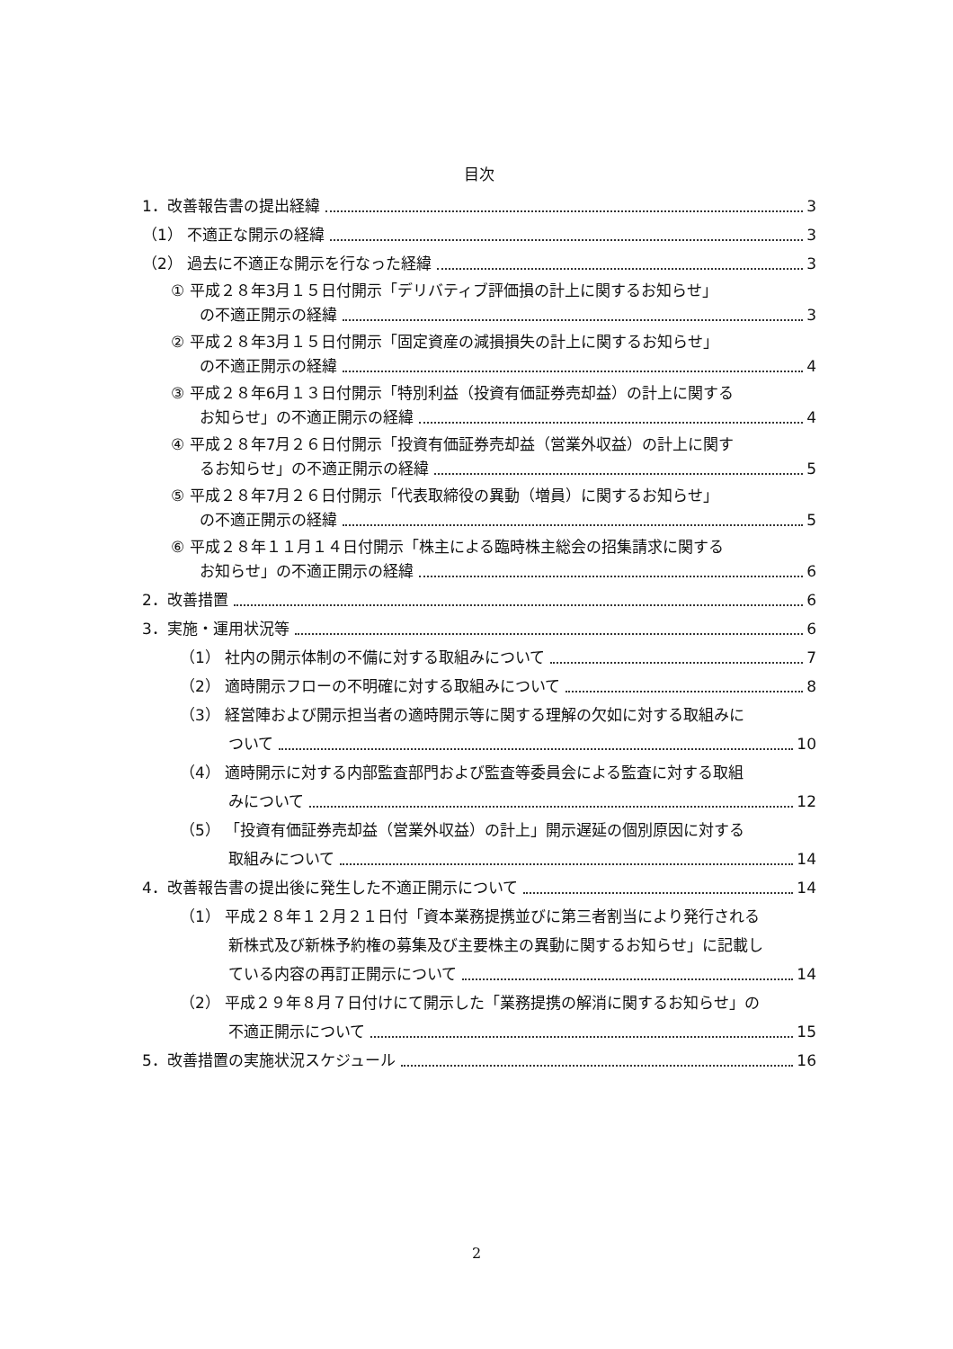目次
1．改善報告書の提出経緯 3
（1） 不適正な開示の経緯 3
（2） 過去に不適正な開示を行なった経緯 3
① 平成２８年3月１５日付開示「デリバティブ評価損の計上に関するお知らせ」
の不適正開示の経緯 3
② 平成２８年3月１５日付開示「固定資産の減損損失の計上に関するお知らせ」
の不適正開示の経緯 4
③ 平成２８年6月１３日付開示「特別利益（投資有価証券売却益）の計上に関する
お知らせ」の不適正開示の経緯 4
④ 平成２８年7月２６日付開示「投資有価証券売却益（営業外収益）の計上に関す
るお知らせ」の不適正開示の経緯 5
⑤ 平成２８年7月２６日付開示「代表取締役の異動（増員）に関するお知らせ」
の不適正開示の経緯 5
⑥ 平成２８年１１月１４日付開示「株主による臨時株主総会の招集請求に関する
お知らせ」の不適正開示の経緯 6
2．改善措置 6
3．実施・運用状況等 6
（1） 社内の開示体制の不備に対する取組みについて 7
（2） 適時開示フローの不明確に対する取組みについて 8
（3） 経営陣および開示担当者の適時開示等に関する理解の欠如に対する取組みに
ついて 10
（4） 適時開示に対する内部監査部門および監査等委員会による監査に対する取組
みについて 12
（5） 「投資有価証券売却益（営業外収益）の計上」開示遅延の個別原因に対する
取組みについて 14
4．改善報告書の提出後に発生した不適正開示について 14
（1） 平成２８年１２月２１日付「資本業務提携並びに第三者割当により発行される
新株式及び新株予約権の募集及び主要株主の異動に関するお知らせ」に記載し
ている内容の再訂正開示について 14
（2） 平成２９年８月７日付けにて開示した「業務提携の解消に関するお知らせ」の
不適正開示について 15
5．改善措置の実施状況スケジュール 16
2